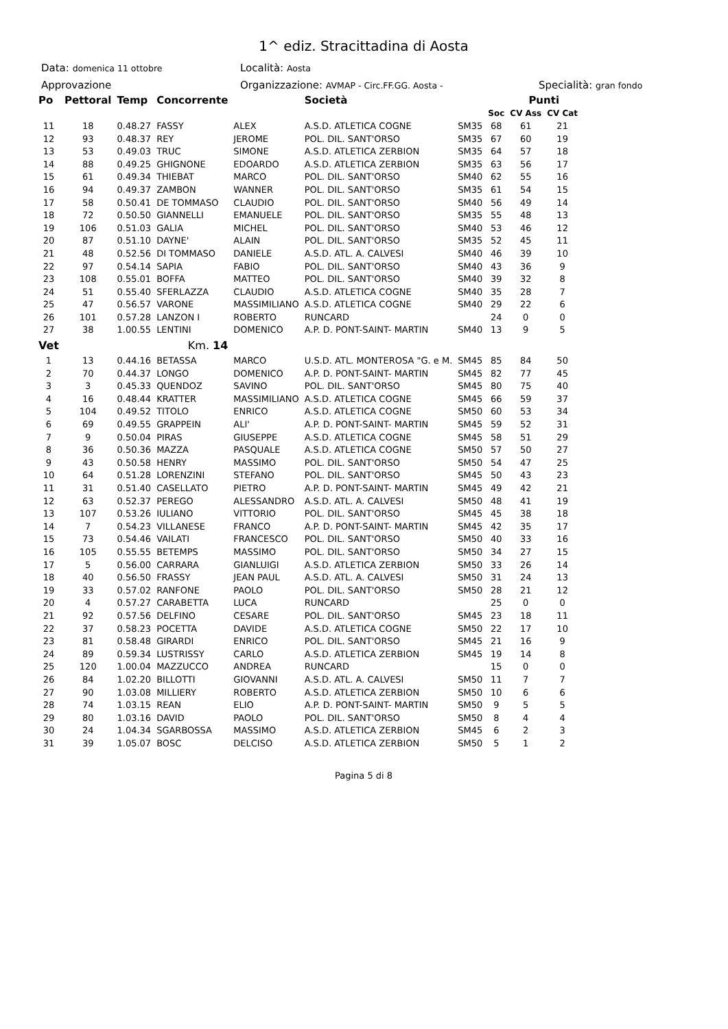1^ ediz. Stracittadina di Aosta
Data: domenica 11 ottobre
Località: Aosta
Approvazione Organizzazione: AVMAP - Circ.FF.GG. Aosta -
Specialità: gran fondo
| Po | Pettoral | Temp | Concorrente | | Società | | | Punti | |
| --- | --- | --- | --- | --- | --- | --- | --- | --- | --- |
| | | | | | | | Soc | CV Ass | CV Cat |
| 11 | 18 | 0.48.27 | FASSY | ALEX | A.S.D. ATLETICA COGNE | SM35 | 68 | 61 | 21 |
| 12 | 93 | 0.48.37 | REY | JEROME | POL. DIL. SANT'ORSO | SM35 | 67 | 60 | 19 |
| 13 | 53 | 0.49.03 | TRUC | SIMONE | A.S.D. ATLETICA ZERBION | SM35 | 64 | 57 | 18 |
| 14 | 88 | 0.49.25 | GHIGNONE | EDOARDO | A.S.D. ATLETICA ZERBION | SM35 | 63 | 56 | 17 |
| 15 | 61 | 0.49.34 | THIEBAT | MARCO | POL. DIL. SANT'ORSO | SM40 | 62 | 55 | 16 |
| 16 | 94 | 0.49.37 | ZAMBON | WANNER | POL. DIL. SANT'ORSO | SM35 | 61 | 54 | 15 |
| 17 | 58 | 0.50.41 | DE TOMMASO | CLAUDIO | POL. DIL. SANT'ORSO | SM40 | 56 | 49 | 14 |
| 18 | 72 | 0.50.50 | GIANNELLI | EMANUELE | POL. DIL. SANT'ORSO | SM35 | 55 | 48 | 13 |
| 19 | 106 | 0.51.03 | GALIA | MICHEL | POL. DIL. SANT'ORSO | SM40 | 53 | 46 | 12 |
| 20 | 87 | 0.51.10 | DAYNE' | ALAIN | POL. DIL. SANT'ORSO | SM35 | 52 | 45 | 11 |
| 21 | 48 | 0.52.56 | DI TOMMASO | DANIELE | A.S.D. ATL. A. CALVESI | SM40 | 46 | 39 | 10 |
| 22 | 97 | 0.54.14 | SAPIA | FABIO | POL. DIL. SANT'ORSO | SM40 | 43 | 36 | 9 |
| 23 | 108 | 0.55.01 | BOFFA | MATTEO | POL. DIL. SANT'ORSO | SM40 | 39 | 32 | 8 |
| 24 | 51 | 0.55.40 | SFERLAZZA | CLAUDIO | A.S.D. ATLETICA COGNE | SM40 | 35 | 28 | 7 |
| 25 | 47 | 0.56.57 | VARONE | MASSIMILIANO | A.S.D. ATLETICA COGNE | SM40 | 29 | 22 | 6 |
| 26 | 101 | 0.57.28 | LANZON I | ROBERTO | RUNCARD | | 24 | 0 | 0 |
| 27 | 38 | 1.00.55 | LENTINI | DOMENICO | A.P. D. PONT-SAINT- MARTIN | SM40 | 13 | 9 | 5 |
| Vet | | | Km. 14 | | | | | | |
| 1 | 13 | 0.44.16 | BETASSA | MARCO | U.S.D. ATL. MONTEROSA "G. e M. | SM45 | 85 | 84 | 50 |
| 2 | 70 | 0.44.37 | LONGO | DOMENICO | A.P. D. PONT-SAINT- MARTIN | SM45 | 82 | 77 | 45 |
| 3 | 3 | 0.45.33 | QUENDOZ | SAVINO | POL. DIL. SANT'ORSO | SM45 | 80 | 75 | 40 |
| 4 | 16 | 0.48.44 | KRATTER | MASSIMILIANO | A.S.D. ATLETICA COGNE | SM45 | 66 | 59 | 37 |
| 5 | 104 | 0.49.52 | TITOLO | ENRICO | A.S.D. ATLETICA COGNE | SM50 | 60 | 53 | 34 |
| 6 | 69 | 0.49.55 | GRAPPEIN | ALI' | A.P. D. PONT-SAINT- MARTIN | SM45 | 59 | 52 | 31 |
| 7 | 9 | 0.50.04 | PIRAS | GIUSEPPE | A.S.D. ATLETICA COGNE | SM45 | 58 | 51 | 29 |
| 8 | 36 | 0.50.36 | MAZZA | PASQUALE | A.S.D. ATLETICA COGNE | SM50 | 57 | 50 | 27 |
| 9 | 43 | 0.50.58 | HENRY | MASSIMO | POL. DIL. SANT'ORSO | SM50 | 54 | 47 | 25 |
| 10 | 64 | 0.51.28 | LORENZINI | STEFANO | POL. DIL. SANT'ORSO | SM45 | 50 | 43 | 23 |
| 11 | 31 | 0.51.40 | CASELLATO | PIETRO | A.P. D. PONT-SAINT- MARTIN | SM45 | 49 | 42 | 21 |
| 12 | 63 | 0.52.37 | PEREGO | ALESSANDRO | A.S.D. ATL. A. CALVESI | SM50 | 48 | 41 | 19 |
| 13 | 107 | 0.53.26 | IULIANO | VITTORIO | POL. DIL. SANT'ORSO | SM45 | 45 | 38 | 18 |
| 14 | 7 | 0.54.23 | VILLANESE | FRANCO | A.P. D. PONT-SAINT- MARTIN | SM45 | 42 | 35 | 17 |
| 15 | 73 | 0.54.46 | VAILATI | FRANCESCO | POL. DIL. SANT'ORSO | SM50 | 40 | 33 | 16 |
| 16 | 105 | 0.55.55 | BETEMPS | MASSIMO | POL. DIL. SANT'ORSO | SM50 | 34 | 27 | 15 |
| 17 | 5 | 0.56.00 | CARRARA | GIANLUIGI | A.S.D. ATLETICA ZERBION | SM50 | 33 | 26 | 14 |
| 18 | 40 | 0.56.50 | FRASSY | JEAN PAUL | A.S.D. ATL. A. CALVESI | SM50 | 31 | 24 | 13 |
| 19 | 33 | 0.57.02 | RANFONE | PAOLO | POL. DIL. SANT'ORSO | SM50 | 28 | 21 | 12 |
| 20 | 4 | 0.57.27 | CARABETTA | LUCA | RUNCARD | | 25 | 0 | 0 |
| 21 | 92 | 0.57.56 | DELFINO | CESARE | POL. DIL. SANT'ORSO | SM45 | 23 | 18 | 11 |
| 22 | 37 | 0.58.23 | POCETTA | DAVIDE | A.S.D. ATLETICA COGNE | SM50 | 22 | 17 | 10 |
| 23 | 81 | 0.58.48 | GIRARDI | ENRICO | POL. DIL. SANT'ORSO | SM45 | 21 | 16 | 9 |
| 24 | 89 | 0.59.34 | LUSTRISSY | CARLO | A.S.D. ATLETICA ZERBION | SM45 | 19 | 14 | 8 |
| 25 | 120 | 1.00.04 | MAZZUCCO | ANDREA | RUNCARD | | 15 | 0 | 0 |
| 26 | 84 | 1.02.20 | BILLOTTI | GIOVANNI | A.S.D. ATL. A. CALVESI | SM50 | 11 | 7 | 7 |
| 27 | 90 | 1.03.08 | MILLIERY | ROBERTO | A.S.D. ATLETICA ZERBION | SM50 | 10 | 6 | 6 |
| 28 | 74 | 1.03.15 | REAN | ELIO | A.P. D. PONT-SAINT- MARTIN | SM50 | 9 | 5 | 5 |
| 29 | 80 | 1.03.16 | DAVID | PAOLO | POL. DIL. SANT'ORSO | SM50 | 8 | 4 | 4 |
| 30 | 24 | 1.04.34 | SGARBOSSA | MASSIMO | A.S.D. ATLETICA ZERBION | SM45 | 6 | 2 | 3 |
| 31 | 39 | 1.05.07 | BOSC | DELCISO | A.S.D. ATLETICA ZERBION | SM50 | 5 | 1 | 2 |
Pagina 5 di 8